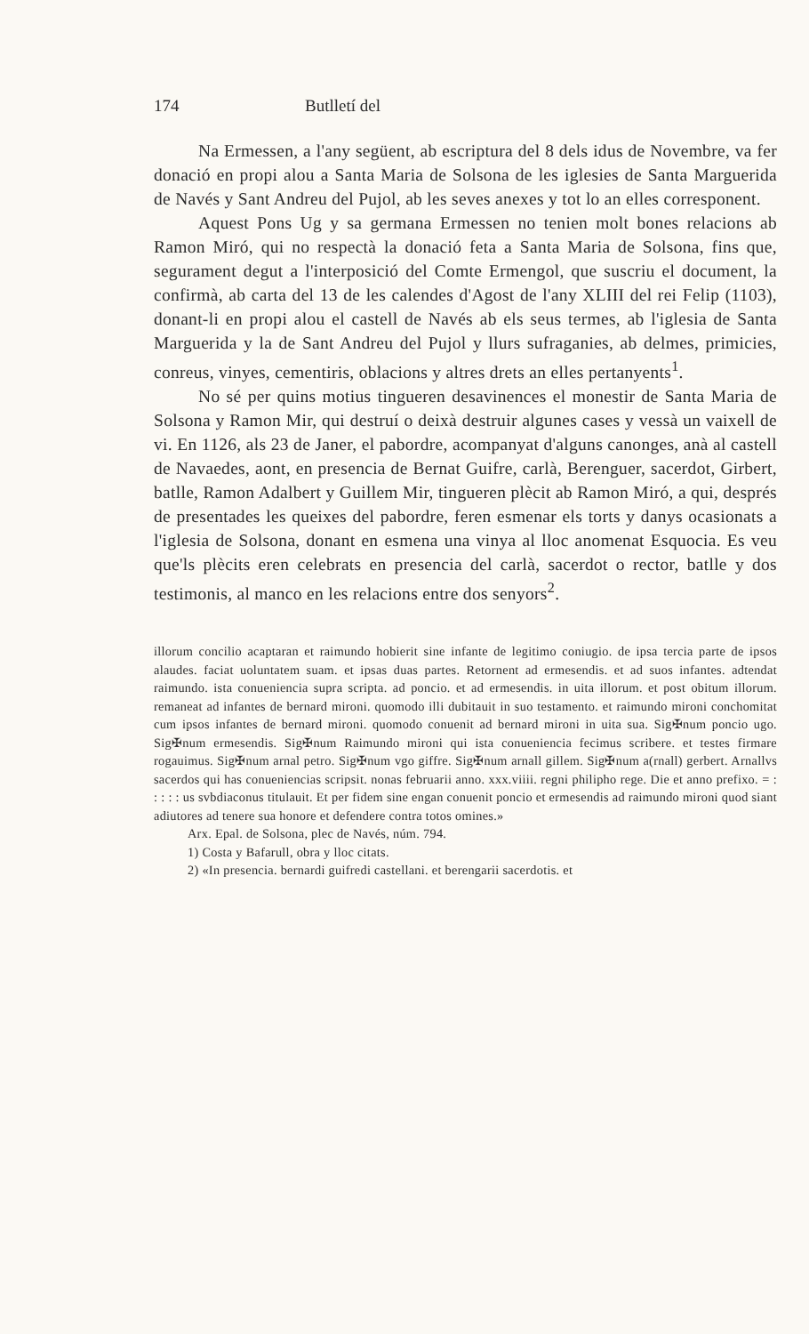174 Butlletí del
Na Ermessen, a l'any següent, ab escriptura del 8 dels idus de Novembre, va fer donació en propi alou a Santa Maria de Solsona de les iglesies de Santa Marguerida de Navés y Sant Andreu del Pujol, ab les seves anexes y tot lo an elles corresponent.
Aquest Pons Ug y sa germana Ermessen no tenien molt bones relacions ab Ramon Miró, qui no respectà la donació feta a Santa Maria de Solsona, fins que, segurament degut a l'interposició del Comte Ermengol, que suscriu el document, la confirmà, ab carta del 13 de les calendes d'Agost de l'any XLIII del rei Felip (1103), donant-li en propi alou el castell de Navés ab els seus termes, ab l'iglesia de Santa Marguerida y la de Sant Andreu del Pujol y llurs sufraganies, ab delmes, primicies, conreus, vinyes, cementiris, oblacions y altres drets an elles pertanyents<sup>1</sup>.
No sé per quins motius tingueren desavinences el monestir de Santa Maria de Solsona y Ramon Mir, qui destruí o deixà destruir algunes cases y vessà un vaixell de vi. En 1126, als 23 de Janer, el pabordre, acompanyat d'alguns canonges, anà al castell de Navaedes, aont, en presencia de Bernat Guifre, carlà, Berenguer, sacerdot, Girbert, batlle, Ramon Adalbert y Guillem Mir, tingueren plècit ab Ramon Miró, a qui, després de presentades les queixes del pabordre, feren esmenar els torts y danys ocasionats a l'iglesia de Solsona, donant en esmena una vinya al lloc anomenat Esquocia. Es veu que'ls plècits eren celebrats en presencia del carlà, sacerdot o rector, batlle y dos testimonis, al manco en les relacions entre dos senyors<sup>2</sup>.
illorum concilio acaptaran et raimundo hobierit sine infante de legitimo coniugio. de ipsa tercia parte de ipsos alaudes. faciat uoluntatem suam. et ipsas duas partes. Retornent ad ermesendis. et ad suos infantes. adtendat raimundo. ista conueniencia supra scripta. ad poncio. et ad ermesendis. in uita illorum. et post obitum illorum. remaneat ad infantes de bernard mironi. quomodo illi dubitauit in suo testamento. et raimundo mironi conchomitat cum ipsos infantes de bernard mironi. quomodo conuenit ad bernard mironi in uita sua. Sig✠num poncio ugo. Sig✠num ermesendis. Sig✠num Raimundo mironi qui ista conueniencia fecimus scribere. et testes firmare rogauimus. Sig✠num arnal petro. Sig✠num vgo giffre. Sig✠num arnall gillem. Sig✠num a(rnall) gerbert. Arnallvs sacerdos qui has conueniencias scripsit. nonas februarii anno. xxx.viiii. regni philipho rege. Die et anno prefixo. = : : : : : us svbdiaconus titulauit. Et per fidem sine engan conuenit poncio et ermesendis ad raimundo mironi quod siant adiutores ad tenere sua honore et defendere contra totos omines.»
Arx. Epal. de Solsona, plec de Navés, núm. 794.
1) Costa y Bafarull, obra y lloc citats.
2) «In presencia. bernardi guifredi castellani. et berengarii sacerdotis. et